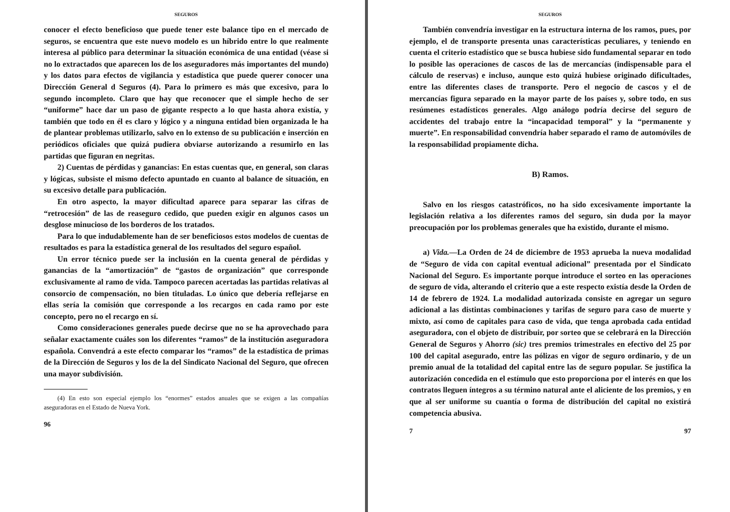SEGUROS
conocer el efecto beneficioso que puede tener este balance tipo en el mercado de seguros, se encuentra que este nuevo modelo es un híbrido entre lo que realmente interesa al público para determinar la situación económica de una entidad (véase si no lo extractados que aparecen los de los aseguradores más importantes del mundo) y los datos para efectos de vigilancia y estadística que puede querer conocer una Dirección General d Seguros (4). Para lo primero es más que excesivo, para lo segundo incompleto. Claro que hay que reconocer que el simple hecho de ser “uniforme” hace dar un paso de gigante respecto a lo que hasta ahora existía, y también que todo en él es claro y lógico y a ninguna entidad bien organizada le ha de plantear problemas utilizarlo, salvo en lo extenso de su publicación e inserción en periódicos oficiales que quizá pudiera obviarse autorizando a resumirlo en las partidas que figuran en negritas.
2) Cuentas de pérdidas y ganancias: En estas cuentas que, en general, son claras y lógicas, subsiste el mismo defecto apuntado en cuanto al balance de situación, en su excesivo detalle para publicación.
En otro aspecto, la mayor dificultad aparece para separar las cifras de “retrocesión” de las de reaseguro cedido, que pueden exigir en algunos casos un desglose minucioso de los borderos de los tratados.
Para lo que indudablemente han de ser beneficiosos estos modelos de cuentas de resultados es para la estadística general de los resultados del seguro español.
Un error técnico puede ser la inclusión en la cuenta general de pérdidas y ganancias de la “amortización” de “gastos de organización” que corresponde exclusivamente al ramo de vida. Tampoco parecen acertadas las partidas relativas al consorcio de compensación, no bien tituladas. Lo único que debería reflejarse en ellas sería la comisión que corresponde a los recargos en cada ramo por este concepto, pero no el recargo en sí.
Como consideraciones generales puede decirse que no se ha aprovechado para señalar exactamente cuáles son los diferentes “ramos” de la institución aseguradora española. Convendrá a este efecto comparar los “ramos” de la estadística de primas de la Dirección de Seguros y los de la del Sindicato Nacional del Seguro, que ofrecen una mayor subdivisión.
(4) En esto son especial ejemplo los “enormes” estados anuales que se exigen a las compañías aseguradoras en el Estado de Nueva York.
96
SEGUROS
También convendría investigar en la estructura interna de los ramos, pues, por ejemplo, el de transporte presenta unas características peculiares, y teniendo en cuenta el criterio estadístico que se busca hubiese sido fundamental separar en todo lo posible las operaciones de cascos de las de mercancías (indispensable para el cálculo de reservas) e incluso, aunque esto quizá hubiese originado dificultades, entre las diferentes clases de transporte. Pero el negocio de cascos y el de mercancías figura separado en la mayor parte de los países y, sobre todo, en sus resúmenes estadísticos generales. Algo análogo podría decirse del seguro de accidentes del trabajo entre la “incapacidad temporal” y la “permanente y muerte”. En responsabilidad convendría haber separado el ramo de automóviles de la responsabilidad propiamente dicha.
B) Ramos.
Salvo en los riesgos catastróficos, no ha sido excesivamente importante la legislación relativa a los diferentes ramos del seguro, sin duda por la mayor preocupación por los problemas generales que ha existido, durante el mismo.
a) Vida.—La Orden de 24 de diciembre de 1953 aprueba la nueva modalidad de “Seguro de vida con capital eventual adicional” presentada por el Sindicato Nacional del Seguro. Es importante porque introduce el sorteo en las operaciones de seguro de vida, alterando el criterio que a este respecto existía desde la Orden de 14 de febrero de 1924. La modalidad autorizada consiste en agregar un seguro adicional a las distintas combinaciones y tarifas de seguro para caso de muerte y mixto, así como de capitales para caso de vida, que tenga aprobada cada entidad aseguradora, con el objeto de distribuir, por sorteo que se celebrará en la Dirección General de Seguros y Ahorro (sic) tres premios trimestrales en efectivo del 25 por 100 del capital asegurado, entre las pólizas en vigor de seguro ordinario, y de un premio anual de la totalidad del capital entre las de seguro popular. Se justifica la autorización concedida en el estímulo que esto proporciona por el interés en que los contratos lleguen íntegros a su término natural ante el aliciente de los premios, y en que al ser uniforme su cuantía o forma de distribución del capital no existirá competencia abusiva.
7 97